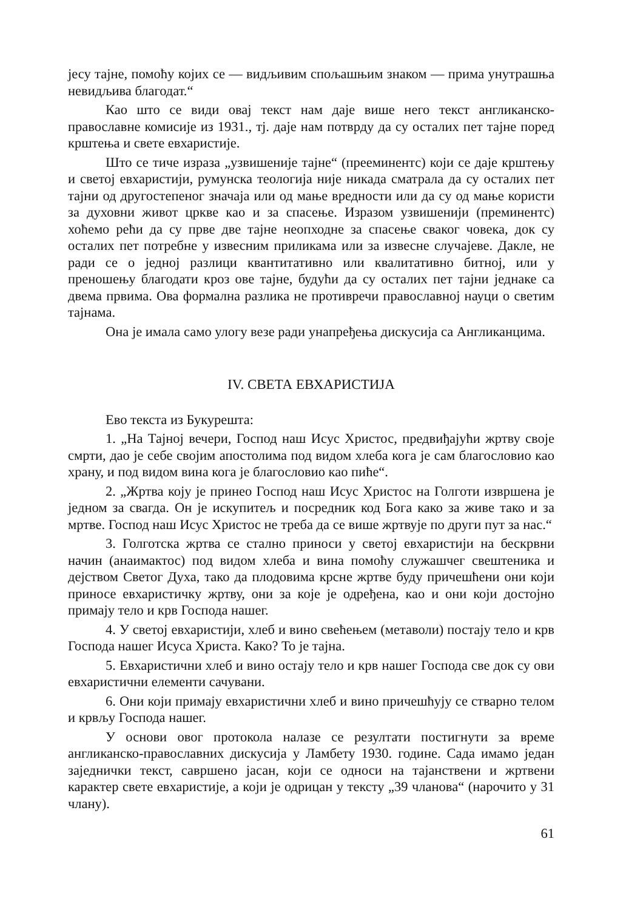јесу тајне, помоћу којих се — видљивим спољашњим знаком — прима унутрашња невидљива благодат.“
Као што се види овај текст нам даје више него текст англиканско-православне комисије из 1931., тј. даје нам потврду да су осталих пет тајне поред крштења и свете евхаристије.
Што се тиче израза „узвишеније тајне“ (прееминентс) који се даје крштењу и светој евхаристији, румунска теологија није никада сматрала да су осталих пет тајни од другостепеног значаја или од мање вредности или да су од мање користи за духовни живот цркве као и за спасење. Изразом узвишенији (преминентс) хоћемо рећи да су прве две тајне неопходне за спасење сваког човека, док су осталих пет потребне у извесним приликама или за извесне случајеве. Дакле, не ради се о једној разлици квантитативно или квалитативно битној, или у преношењу благодати кроз ове тајне, будући да су осталих пет тајни једнаке са двема првима. Ова формална разлика не противречи православној науци о светим тајнама.
Она је имала само улогу везе ради унапређења дискусија са Англиканцима.
IV. СВЕТА ЕВХАРИСТИЈА
Ево текста из Букурешта:
1. „На Тајној вечери, Господ наш Исус Христос, предвиђајући жртву своје смрти, дао је себе својим апостолима под видом хлеба кога је сам благословио као храну, и под видом вина кога је благословио као пиће“.
2. „Жртва коју је принео Господ наш Исус Христос на Голготи извршена је једном за свагда. Он је искупитељ и посредник код Бога како за живе тако и за мртве. Господ наш Исус Христос не треба да се више жртвује по други пут за нас.“
3. Голготска жртва се стално приноси у светој евхаристији на бескрвни начин (анаимактос) под видом хлеба и вина помоћу служашчег свештеника и дејством Светог Духа, тако да плодовима крсне жртве буду причешћени они који приносе евхаристичку жртву, они за које је одређена, као и они који достојно примају тело и крв Господа нашег.
4. У светој евхаристији, хлеб и вино свећењем (метаволи) постају тело и крв Господа нашег Исуса Христа. Како? То је тајна.
5. Евхаристични хлеб и вино остају тело и крв нашег Господа све док су ови евхаристични елементи сачувани.
6. Они који примају евхаристични хлеб и вино причешћују се стварно телом и крвљу Господа нашег.
У основи овог протокола налазе се резултати постигнути за време англиканско-православних дискусија у Ламбету 1930. године. Сада имамо један заједнички текст, савршено јасан, који се односи на тајанствени и жртвени карактер свете евхаристије, а који је одрицан у тексту „39 чланова“ (нарочито у 31 члану).
61